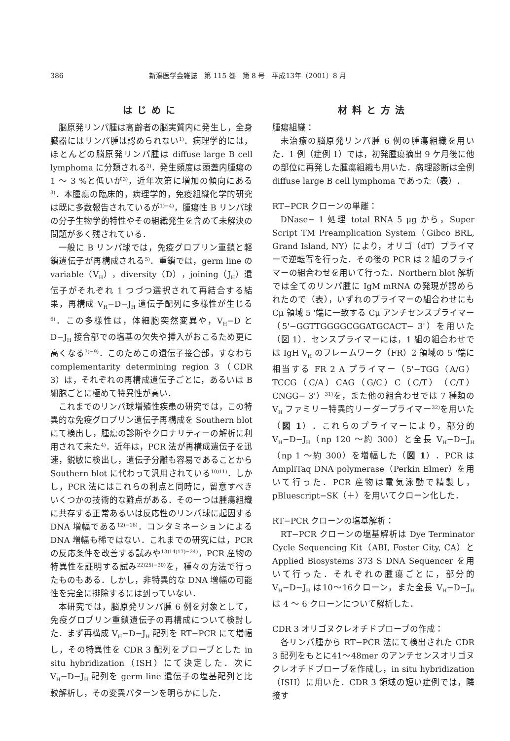386 新潟医学会雑誌　第 115 巻　第 8 号　平成13年（2001）8 月
はじめに
脳原発リンパ腫は高齢者の脳実質内に発生し，全身臓器にはリンパ腫は認められない<sup>1)</sup>．病理学的には，ほとんどの脳原発リンパ腫は diffuse large B cell lymphoma に分類される<sup>2)</sup>．発生頻度は頭蓋内腫瘍の 1 ～ 3 %と低いが<sup>3)</sup>，近年次第に増加の傾向にある<sup>3)</sup>．本腫瘍の臨床的，病理学的，免疫組織化学的研究は既に多数報告されているが<sup>1)−4)</sup>，腫瘍性 B リンパ球の分子生物学的特性やその組織発生を含めて未解決の問題が多く残されている．
一般に B リンパ球では，免疫グロブリン重鎖と軽鎖遺伝子が再構成される<sup>5)</sup>．重鎖では，germ line の variable（V<sub>H</sub>），diversity（D），joining（J<sub>H</sub>）遺伝子がそれぞれ 1 つづつ選択されて再結合する結果，再構成 V<sub>H</sub>−D−J<sub>H</sub> 遺伝子配列に多様性が生じる<sup>6)</sup>．この多様性は，体細胞突然変異や，V<sub>H</sub>−D と D−J<sub>H</sub> 接合部での塩基の欠失や挿入がおこるため更に高くなる<sup>7)−9)</sup>．このためこの遺伝子接合部，すなわち complementarity determining region 3（CDR 3）は，それぞれの再構成遺伝子ごとに，あるいは B 細胞ごとに極めて特異性が高い．
これまでのリンパ球増殖性疾患の研究では，この特異的な免疫グロブリン遺伝子再構成を Southern blot にて検出し，腫瘍の診断やクロナリティーの解析に利用されて来た<sup>4)</sup>．近年は，PCR 法が再構成遺伝子を迅速，鋭敏に検出し，遺伝子分離も容易であることから Southern blot に代わって汎用されている<sup>10)11)</sup>．しかし，PCR 法にはこれらの利点と同時に，留意すべきいくつかの技術的な難点がある．その一つは腫瘍組織に共存する正常あるいは反応性のリンパ球に起因する DNA 増幅である<sup>12)−16)</sup>．コンタミネーションによる DNA 増幅も稀ではない．これまでの研究には，PCR の反応条件を改善する試みや<sup>13)14)17)−24)</sup>，PCR 産物の特異性を証明する試み<sup>22)25)−30)</sup>を，種々の方法で行ったものもある．しかし，非特異的な DNA 増幅の可能性を完全に排除するには到っていない．
本研究では，脳原発リンパ腫 6 例を対象として，免疫グロブリン重鎖遺伝子の再構成について検討した．まず再構成 V<sub>H</sub>−D−J<sub>H</sub> 配列を RT−PCR にて増幅し，その特異性を CDR 3 配列をプローブとした in situ hybridization（ISH）にて決定した．次に V<sub>H</sub>−D−J<sub>H</sub> 配列を germ line 遺伝子の塩基配列と比較解析し，その変異パターンを明らかにした．
材料と方法
腫瘍組織：
未治療の脳原発リンパ腫 6 例の腫瘍組織を用いた．1 例（症例 1）では，初発腫瘍摘出 9 ケ月後に他の部位に再発した腫瘍組織も用いた．病理診断は全例 diffuse large B cell lymphoma であった（表）．
RT−PCR クローンの単離：
DNase− 1 処理 total RNA 5 μg から，Super Script TM Preamplication System（Gibco BRL, Grand Island, NY）により，オリゴ（dT）プライマーで逆転写を行った．その後の PCR は 2 組のプライマーの組合わせを用いて行った．Northern blot 解析では全てのリンパ腫に IgM mRNA の発現が認められたので（表），いずれのプライマーの組合わせにも Cμ 領域 5 '端に一致する Cμ アンチセンスプライマー（5'−GGTTGGGGCGGATGCACT− 3'）を用いた（図 1）．センスプライマーには，1 組の組合わせでは IgH V<sub>H</sub> のフレームワーク（FR）2 領域の 5 '端に相当する FR 2 A プライマー（5'−TGG（A/G）TCCG（C/A）CAG（G/C）C（C/T）（C/T）CNGG− 3'）<sup>31)</sup>を，また他の組合わせでは 7 種類の V<sub>H</sub> ファミリー特異的リーダープライマー<sup>32)</sup>を用いた（図 1）．これらのプライマーにより，部分的 V<sub>H</sub>−D−J<sub>H</sub>（np 120 ～約 300）と全長 V<sub>H</sub>−D−J<sub>H</sub>（np 1 ～約 300）を増幅した（図 1）．PCR は AmpliTaq DNA polymerase（Perkin Elmer）を用いて行った．PCR 産物は電気泳動で精製し，pBluescript−SK（＋）を用いてクローン化した．
RT−PCR クローンの塩基解析：
RT−PCR クローンの塩基解析は Dye Terminator Cycle Sequencing Kit（ABI, Foster City, CA）と Applied Biosystems 373 S DNA Sequencer を用いて行った．それぞれの腫瘍ごとに，部分的 V<sub>H</sub>−D−J<sub>H</sub> は10～16クローン，また全長 V<sub>H</sub>−D−J<sub>H</sub> は 4 ～ 6 クローンについて解析した．
CDR 3 オリゴヌクレオチドプローブの作成：
各リンパ腫から RT−PCR 法にて検出された CDR 3 配列をもとに41～48mer のアンチセンスオリゴヌクレオチドプローブを作成し，in situ hybridization（ISH）に用いた．CDR 3 領域の短い症例では，隣接す